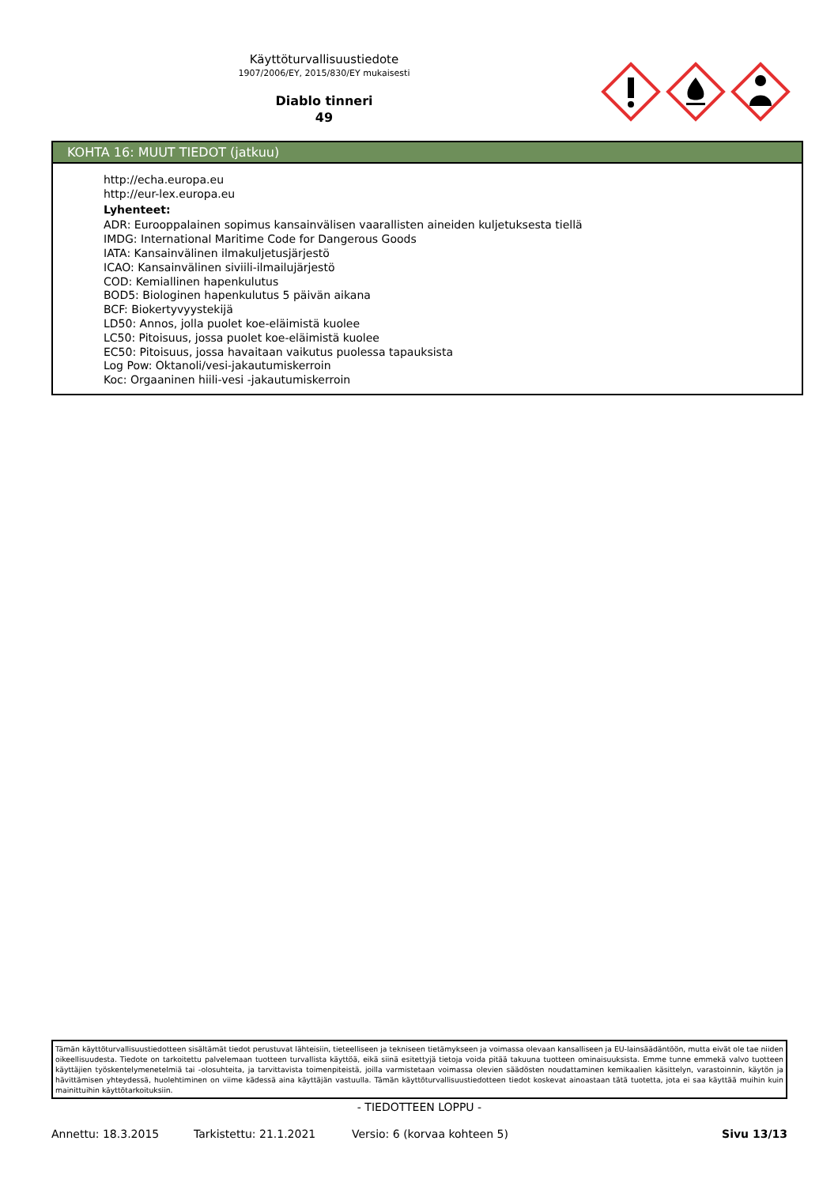Käyttöturvallisuustiedote
1907/2006/EY, 2015/830/EY mukaisesti
Diablo tinneri
49
KOHTA 16: MUUT TIEDOT (jatkuu)
http://echa.europa.eu
http://eur-lex.europa.eu
Lyhenteet:
ADR: Eurooppalainen sopimus kansainvälisen vaarallisten aineiden kuljetuksesta tiellä
IMDG: International Maritime Code for Dangerous Goods
IATA: Kansainvälinen ilmakuljetusjärjestö
ICAO: Kansainvälinen siviili-ilmailujärjestö
COD: Kemiallinen hapenkulutus
BOD5: Biologinen hapenkulutus 5 päivän aikana
BCF: Biokertyvyystekijä
LD50: Annos, jolla puolet koe-eläimistä kuolee
LC50: Pitoisuus, jossa puolet koe-eläimistä kuolee
EC50: Pitoisuus, jossa havaitaan vaikutus puolessa tapauksista
Log Pow: Oktanoli/vesi-jakautumiskerroin
Koc: Orgaaninen hiili-vesi -jakautumiskerroin
Tämän käyttöturvallisuustiedotteen sisältämät tiedot perustuvat lähteisiin, tieteelliseen ja tekniseen tietämykseen ja voimassa olevaan kansalliseen ja EU-lainsäädäntöön, mutta eivät ole tae niiden oikeellisuudesta. Tiedote on tarkoitettu palvelemaan tuotteen turvallista käyttöä, eikä siinä esitettyjä tietoja voida pitää takuuna tuotteen ominaisuuksista. Emme tunne emmekä valvo tuotteen käyttäjien työskentelymenetelmiä tai -olosuhteita, ja tarvittavista toimenpiteistä, joilla varmistetaan voimassa olevien säädösten noudattaminen kemikaalien käsittelyn, varastoinnin, käytön ja hävittämisen yhteydessä, huolehtiminen on viime kädessä aina käyttäjän vastuulla. Tämän käyttöturvallisuustiedotteen tiedot koskevat ainoastaan tätä tuotetta, jota ei saa käyttää muihin kuin mainittuihin käyttötarkoituksiin.
- TIEDOTTEEN LOPPU -
Annettu: 18.3.2015 Tarkistettu: 21.1.2021 Versio: 6 (korvaa kohteen 5) Sivu 13/13